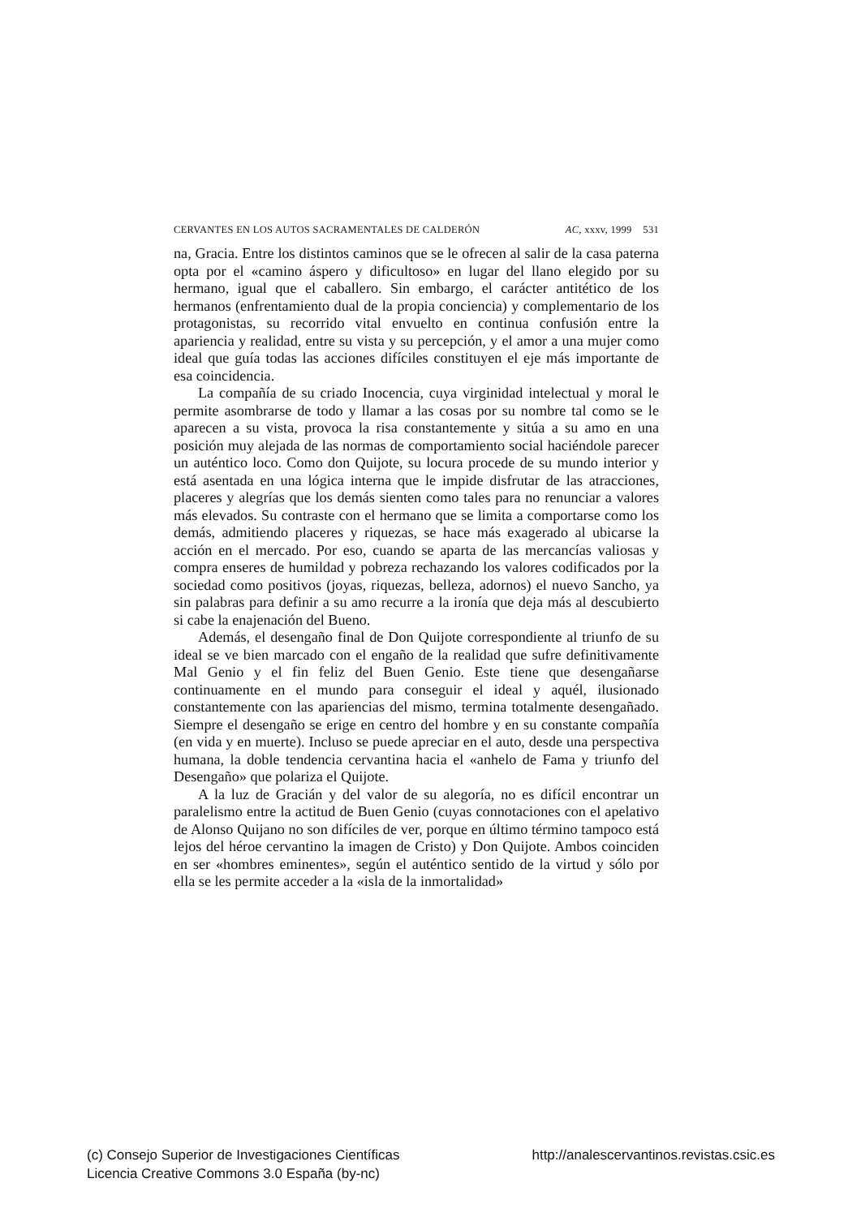CERVANTES EN LOS AUTOS SACRAMENTALES DE CALDERÓN AC, xxxv, 1999 531
na, Gracia. Entre los distintos caminos que se le ofrecen al salir de la casa paterna opta por el «camino áspero y dificultoso» en lugar del llano elegido por su hermano, igual que el caballero. Sin embargo, el carácter antitético de los hermanos (enfrentamiento dual de la propia conciencia) y complementario de los protagonistas, su recorrido vital envuelto en continua confusión entre la apariencia y realidad, entre su vista y su percepción, y el amor a una mujer como ideal que guía todas las acciones difíciles constituyen el eje más importante de esa coincidencia.
La compañía de su criado Inocencia, cuya virginidad intelectual y moral le permite asombrarse de todo y llamar a las cosas por su nombre tal como se le aparecen a su vista, provoca la risa constantemente y sitúa a su amo en una posición muy alejada de las normas de comportamiento social haciéndole parecer un auténtico loco. Como don Quijote, su locura procede de su mundo interior y está asentada en una lógica interna que le impide disfrutar de las atracciones, placeres y alegrías que los demás sienten como tales para no renunciar a valores más elevados. Su contraste con el hermano que se limita a comportarse como los demás, admitiendo placeres y riquezas, se hace más exagerado al ubicarse la acción en el mercado. Por eso, cuando se aparta de las mercancías valiosas y compra enseres de humildad y pobreza rechazando los valores codificados por la sociedad como positivos (joyas, riquezas, belleza, adornos) el nuevo Sancho, ya sin palabras para definir a su amo recurre a la ironía que deja más al descubierto si cabe la enajenación del Bueno.
Además, el desengaño final de Don Quijote correspondiente al triunfo de su ideal se ve bien marcado con el engaño de la realidad que sufre definitivamente Mal Genio y el fin feliz del Buen Genio. Este tiene que desengañarse continuamente en el mundo para conseguir el ideal y aquél, ilusionado constantemente con las apariencias del mismo, termina totalmente desengañado. Siempre el desengaño se erige en centro del hombre y en su constante compañía (en vida y en muerte). Incluso se puede apreciar en el auto, desde una perspectiva humana, la doble tendencia cervantina hacia el «anhelo de Fama y triunfo del Desengaño» que polariza el Quijote.
A la luz de Gracián y del valor de su alegoría, no es difícil encontrar un paralelismo entre la actitud de Buen Genio (cuyas connotaciones con el apelativo de Alonso Quijano no son difíciles de ver, porque en último término tampoco está lejos del héroe cervantino la imagen de Cristo) y Don Quijote. Ambos coinciden en ser «hombres eminentes», según el auténtico sentido de la virtud y sólo por ella se les permite acceder a la «isla de la inmortalidad»
(c) Consejo Superior de Investigaciones Científicas http://analescervantinos.revistas.csic.es
Licencia Creative Commons 3.0 España (by-nc)